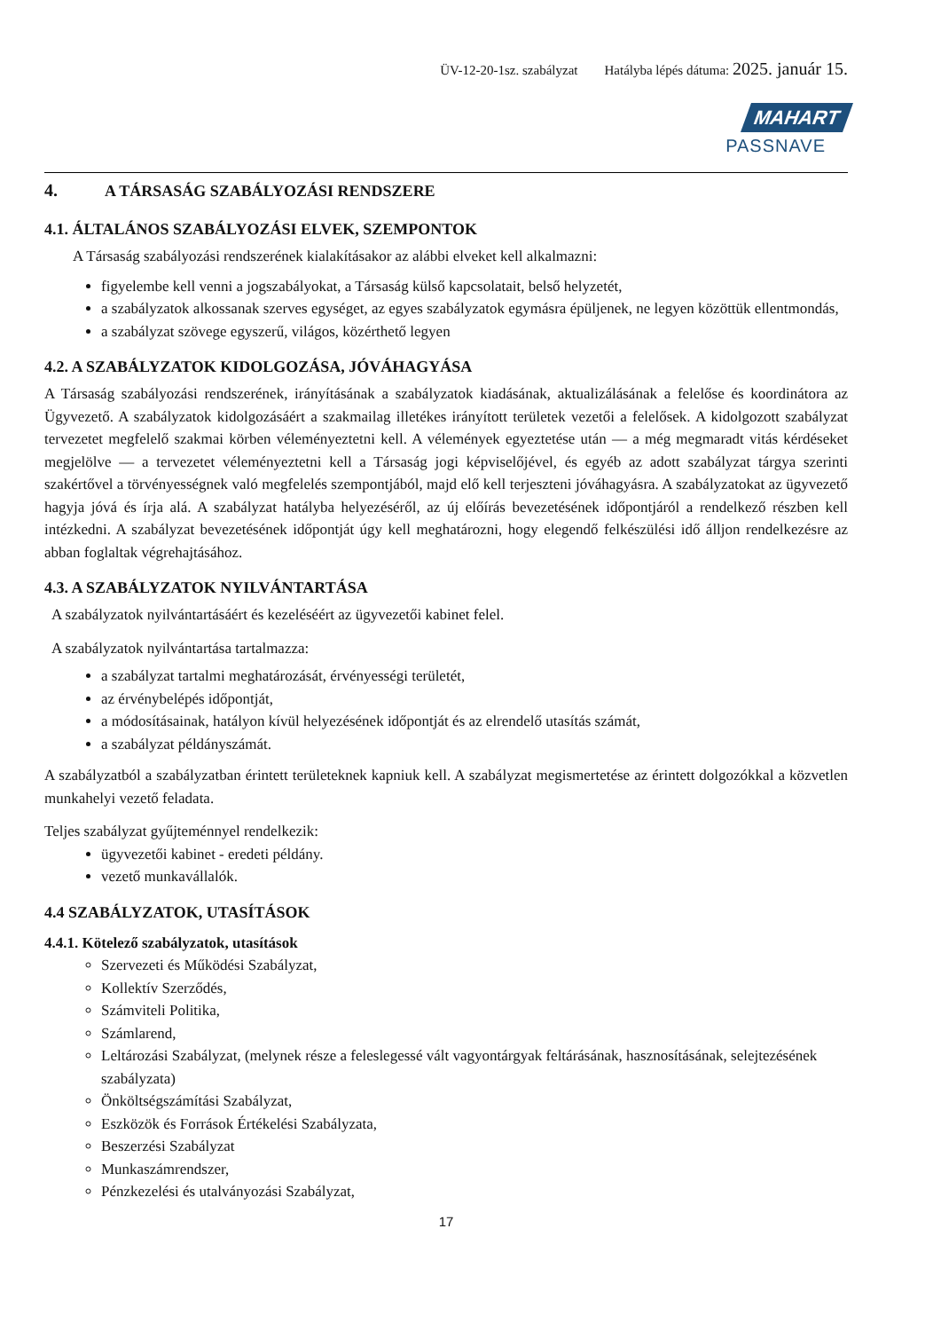ÜV-12-20-1sz. szabályzat Hatályba lépés dátuma: 2025. január 15.
MAHART
PASSNAVE
4. A TÁRSASÁG SZABÁLYOZÁSI RENDSZERE
4.1. ÁLTALÁNOS SZABÁLYOZÁSI ELVEK, SZEMPONTOK
A Társaság szabályozási rendszerének kialakításakor az alábbi elveket kell alkalmazni:
figyelembe kell venni a jogszabályokat, a Társaság külső kapcsolatait, belső helyzetét,
a szabályzatok alkossanak szerves egységet, az egyes szabályzatok egymásra épüljenek, ne legyen közöttük ellentmondás,
a szabályzat szövege egyszerű, világos, közérthető legyen
4.2. A SZABÁLYZATOK KIDOLGOZÁSA, JÓVÁHAGYÁSA
A Társaság szabályozási rendszerének, irányításának a szabályzatok kiadásának, aktualizálásának a felelőse és koordinátora az Ügyvezető. A szabályzatok kidolgozásáért a szakmailag illetékes irányított területek vezetői a felelősek. A kidolgozott szabályzat tervezetet megfelelő szakmai körben véleményeztetni kell. A vélemények egyeztetése után — a még megmaradt vitás kérdéseket megjelölve — a tervezetet véleményeztetni kell a Társaság jogi képviselőjével, és egyéb az adott szabályzat tárgya szerinti szakértővel a törvényességnek való megfelelés szempontjából, majd elő kell terjeszteni jóváhagyásra. A szabályzatokat az ügyvezető hagyja jóvá és írja alá. A szabályzat hatályba helyezéséről, az új előírás bevezetésének időpontjáról a rendelkező részben kell intézkedni. A szabályzat bevezetésének időpontját úgy kell meghatározni, hogy elegendő felkészülési idő álljon rendelkezésre az abban foglaltak végrehajtásához.
4.3. A SZABÁLYZATOK NYILVÁNTARTÁSA
A szabályzatok nyilvántartásáért és kezeléséért az ügyvezetői kabinet felel.
A szabályzatok nyilvántartása tartalmazza:
a szabályzat tartalmi meghatározását, érvényességi területét,
az érvénybelépés időpontját,
a módosításainak, hatályon kívül helyezésének időpontját és az elrendelő utasítás számát,
a szabályzat példányszámát.
A szabályzatból a szabályzatban érintett területeknek kapniuk kell. A szabályzat megismertetése az érintett dolgozókkal a közvetlen munkahelyi vezető feladata.
Teljes szabályzat gyűjteménnyel rendelkezik:
ügyvezetői kabinet - eredeti példány.
vezető munkavállalók.
4.4 SZABÁLYZATOK, UTASÍTÁSOK
4.4.1. Kötelező szabályzatok, utasítások
Szervezeti és Működési Szabályzat,
Kollektív Szerződés,
Számviteli Politika,
Számlarend,
Leltározási Szabályzat, (melynek része a feleslegessé vált vagyontárgyak feltárásának, hasznosításának, selejtezésének szabályzata)
Önköltségszámítási Szabályzat,
Eszközök és Források Értékelési Szabályzata,
Beszerzési Szabályzat
Munkaszámrendszer,
Pénzkezelési és utalványozási Szabályzat,
17